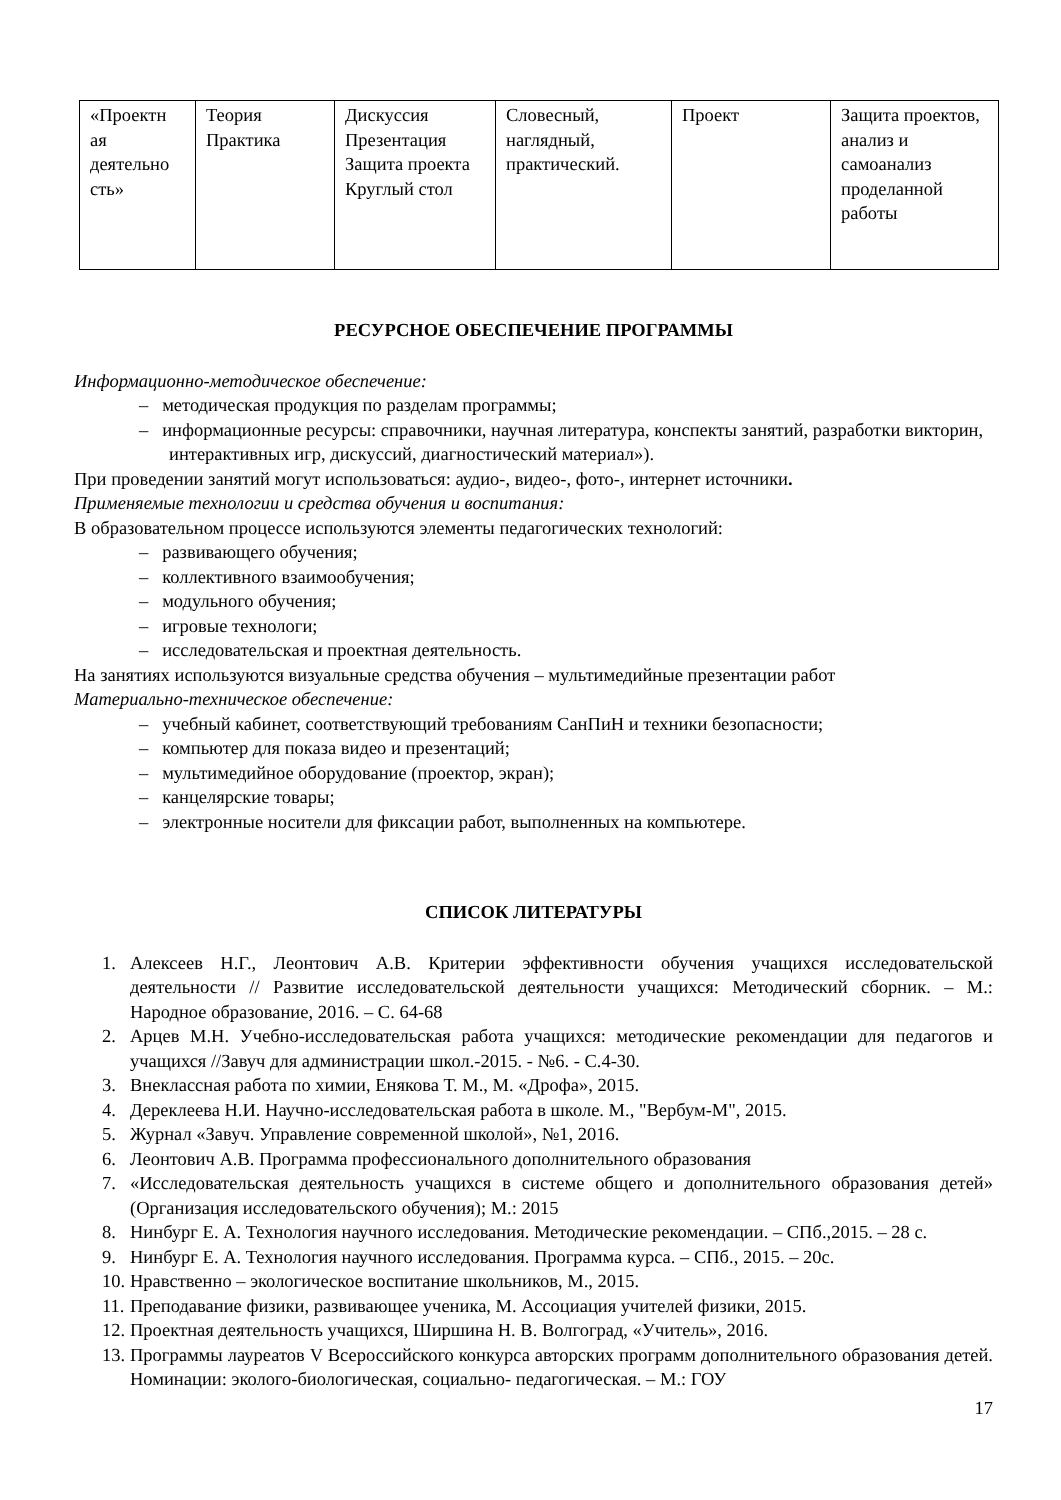| «Проектн ая деятельно сть» | Теория Практика | Дискуссия Презентация Защита проекта Круглый стол | Словесный, наглядный, практический. | Проект | Защита проектов, анализ и самоанализ проделанной работы |
РЕСУРСНОЕ ОБЕСПЕЧЕНИЕ ПРОГРАММЫ
Информационно-методическое обеспечение:
– методическая продукция по разделам программы;
– информационные ресурсы: справочники, научная литература, конспекты занятий, разработки викторин, интерактивных игр, дискуссий, диагностический материал»).
При проведении занятий могут использоваться: аудио-, видео-, фото-, интернет источники.
Применяемые технологии и средства обучения и воспитания:
В образовательном процессе используются элементы педагогических технологий:
– развивающего обучения;
– коллективного взаимообучения;
– модульного обучения;
– игровые технологи;
– исследовательская и проектная деятельность.
На занятиях используются визуальные средства обучения – мультимедийные презентации работ
Материально-техническое обеспечение:
– учебный кабинет, соответствующий требованиям СанПиН и техники безопасности;
– компьютер для показа видео и презентаций;
– мультимедийное оборудование (проектор, экран);
– канцелярские товары;
– электронные носители для фиксации работ, выполненных на компьютере.
СПИСОК ЛИТЕРАТУРЫ
1. Алексеев Н.Г., Леонтович А.В. Критерии эффективности обучения учащихся исследовательской деятельности // Развитие исследовательской деятельности учащихся: Методический сборник. – М.: Народное образование, 2016. – С. 64-68
2. Арцев М.Н. Учебно-исследовательская работа учащихся: методические рекомендации для педагогов и учащихся //Завуч для администрации школ.-2015. - №6. - С.4-30.
3. Внеклассная работа по химии, Енякова Т. М., М. «Дрофа», 2015.
4. Дереклеева Н.И. Научно-исследовательская работа в школе. М., "Вербум-М", 2015.
5. Журнал «Завуч. Управление современной школой», №1, 2016.
6. Леонтович А.В. Программа профессионального дополнительного образования
7. «Исследовательская деятельность учащихся в системе общего и дополнительного образования детей» (Организация исследовательского обучения); М.: 2015
8. Нинбург Е. А. Технология научного исследования. Методические рекомендации. – СПб.,2015. – 28 с.
9. Нинбург Е. А. Технология научного исследования. Программа курса. – СПб., 2015. – 20с.
10. Нравственно – экологическое воспитание школьников, М., 2015.
11. Преподавание физики, развивающее ученика, М. Ассоциация учителей физики, 2015.
12. Проектная деятельность учащихся, Ширшина Н. В. Волгоград, «Учитель», 2016.
13. Программы лауреатов V Всероссийского конкурса авторских программ дополнительного образования детей. Номинации: эколого-биологическая, социально- педагогическая. – М.: ГОУ
17